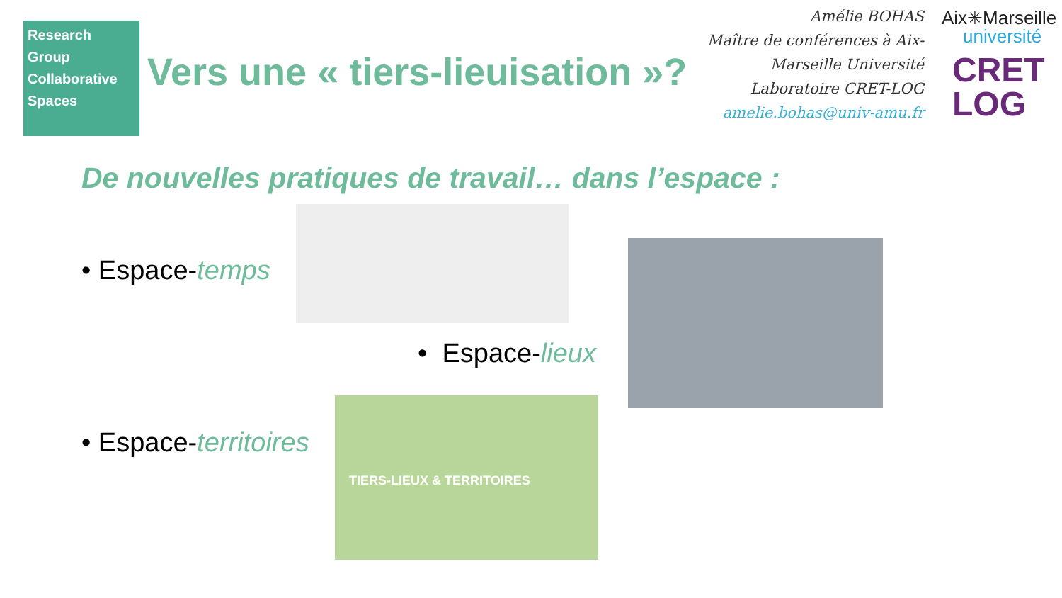Research
Group
Collaborative
Spaces
Vers une « tiers-lieuisation »?
Amélie BOHAS
Maître de conférences à Aix-Marseille Université
Laboratoire CRET-LOG
amelie.bohas@univ-amu.fr
Aix✳Marseille
université
CRET
LOG
De nouvelles pratiques de travail… dans l’espace :
• Espace-temps
• Espace-lieux
• Espace-territoires
TIERS-LIEUX & TERRITOIRES